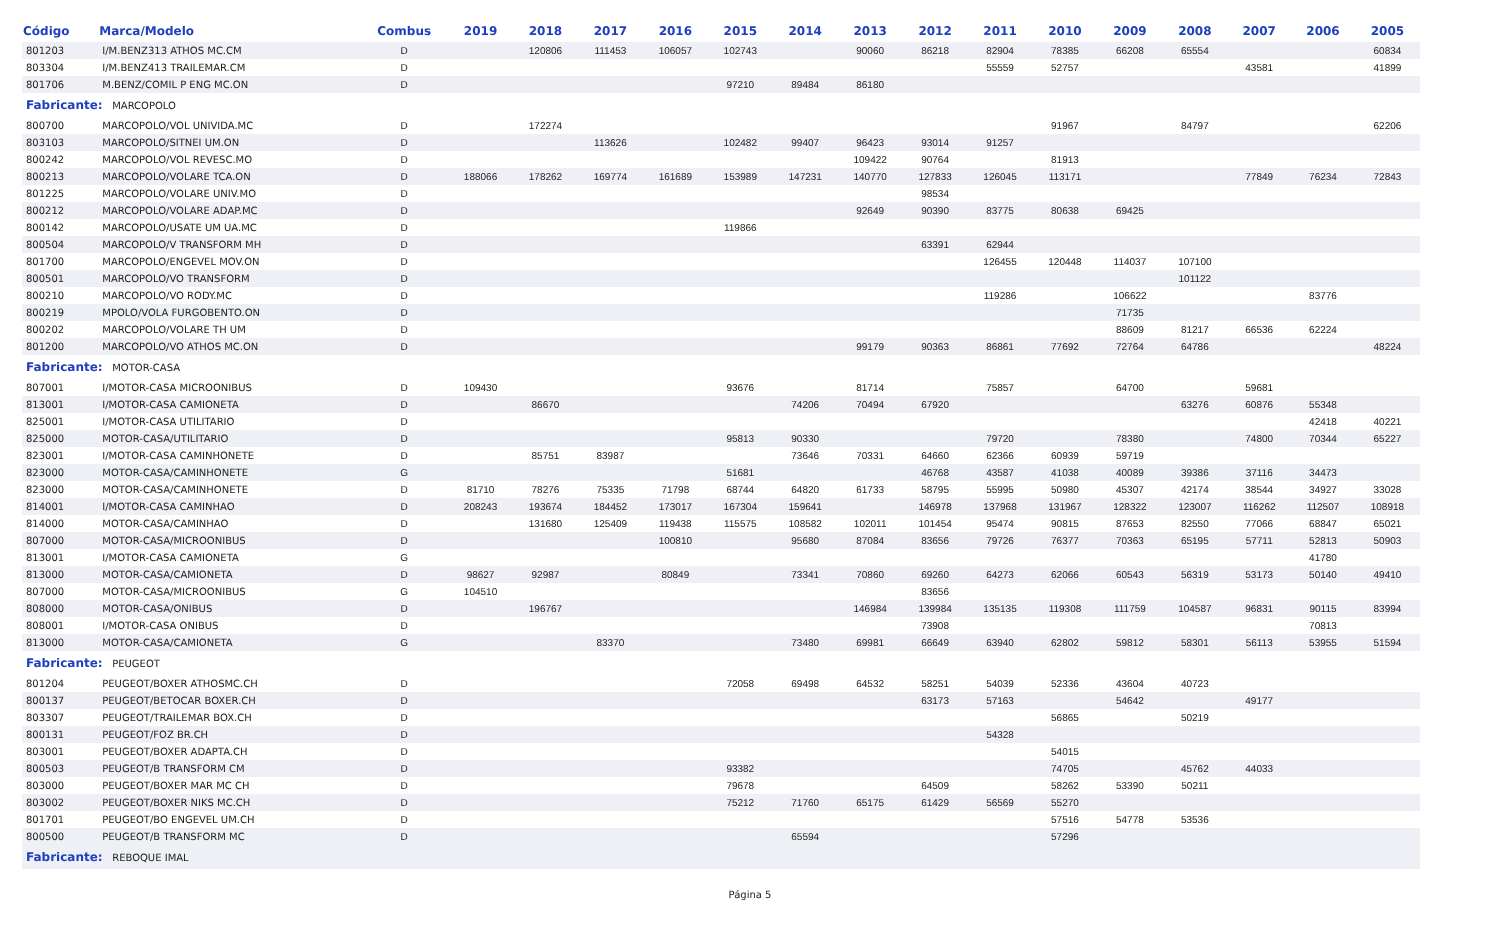| Código | Marca/Modelo | Combus | 2019 | 2018 | 2017 | 2016 | 2015 | 2014 | 2013 | 2012 | 2011 | 2010 | 2009 | 2008 | 2007 | 2006 | 2005 |
| --- | --- | --- | --- | --- | --- | --- | --- | --- | --- | --- | --- | --- | --- | --- | --- | --- | --- |
| 801203 | I/M.BENZ313 ATHOS MC.CM | D | | 120806 | 111453 | 106057 | 102743 | | 90060 | 86218 | 82904 | 78385 | 66208 | 65554 | | | 60834 |
| 803304 | I/M.BENZ413 TRAILEMAR.CM | D | | | | | | | | | 55559 | 52757 | | | 43581 | | 41899 |
| 801706 | M.BENZ/COMIL P ENG MC.ON | D | | | | | 97210 | 89484 | 86180 | | | | | | | | |
| Fabricante: MARCOPOLO | | | | | | | | | | | | | | | | | |
| 800700 | MARCOPOLO/VOL UNIVIDA.MC | D | | 172274 | | | | | | | | 91967 | | 84797 | | | 62206 |
| 803103 | MARCOPOLO/SITNEI UM.ON | D | | | 113626 | | 102482 | 99407 | 96423 | 93014 | 91257 | | | | | | |
| 800242 | MARCOPOLO/VOL REVESC.MO | D | | | | | | | 109422 | 90764 | | 81913 | | | | | |
| 800213 | MARCOPOLO/VOLARE TCA.ON | D | 188066 | 178262 | 169774 | 161689 | 153989 | 147231 | 140770 | 127833 | 126045 | 113171 | | | 77849 | 76234 | 72843 |
| 801225 | MARCOPOLO/VOLARE UNIV.MO | D | | | | | | | | 98534 | | | | | | | |
| 800212 | MARCOPOLO/VOLARE ADAP.MC | D | | | | | | | 92649 | 90390 | 83775 | 80638 | 69425 | | | | |
| 800142 | MARCOPOLO/USATE UM UA.MC | D | | | | | 119866 | | | | | | | | | | |
| 800504 | MARCOPOLO/V TRANSFORM MH | D | | | | | | | | 63391 | 62944 | | | | | | |
| 801700 | MARCOPOLO/ENGEVEL MOV.ON | D | | | | | | | | | 126455 | 120448 | 114037 | 107100 | | | |
| 800501 | MARCOPOLO/VO TRANSFORM | D | | | | | | | | | | | | 101122 | | | |
| 800210 | MARCOPOLO/VO RODY.MC | D | | | | | | | | | 119286 | | 106622 | | | 83776 | |
| 800219 | MPOLO/VOLA FURGOBENTO.ON | D | | | | | | | | | | | 71735 | | | | |
| 800202 | MARCOPOLO/VOLARE TH UM | D | | | | | | | | | | | 88609 | 81217 | 66536 | 62224 | |
| 801200 | MARCOPOLO/VO ATHOS MC.ON | D | | | | | | | 99179 | 90363 | 86861 | 77692 | 72764 | 64786 | | | 48224 |
| Fabricante: MOTOR-CASA | | | | | | | | | | | | | | | | | |
| 807001 | I/MOTOR-CASA MICROONIBUS | D | 109430 | | | | 93676 | | 81714 | | 75857 | | 64700 | | 59681 | | |
| 813001 | I/MOTOR-CASA CAMIONETA | D | | 86670 | | | | 74206 | 70494 | 67920 | | | | 63276 | 60876 | 55348 | |
| 825001 | I/MOTOR-CASA UTILITARIO | D | | | | | | | | | | | | | | 42418 | 40221 |
| 825000 | MOTOR-CASA/UTILITARIO | D | | | | | 95813 | 90330 | | | 79720 | | 78380 | | 74800 | 70344 | 65227 |
| 823001 | I/MOTOR-CASA CAMINHONETE | D | | 85751 | 83987 | | | 73646 | 70331 | 64660 | 62366 | 60939 | 59719 | | | | |
| 823000 | MOTOR-CASA/CAMINHONETE | G | | | | | 51681 | | | 46768 | 43587 | 41038 | 40089 | 39386 | 37116 | 34473 | |
| 823000 | MOTOR-CASA/CAMINHONETE | D | 81710 | 78276 | 75335 | 71798 | 68744 | 64820 | 61733 | 58795 | 55995 | 50980 | 45307 | 42174 | 38544 | 34927 | 33028 |
| 814001 | I/MOTOR-CASA CAMINHAO | D | 208243 | 193674 | 184452 | 173017 | 167304 | 159641 | | 146978 | 137968 | 131967 | 128322 | 123007 | 116262 | 112507 | 108918 |
| 814000 | MOTOR-CASA/CAMINHAO | D | | 131680 | 125409 | 119438 | 115575 | 108582 | 102011 | 101454 | 95474 | 90815 | 87653 | 82550 | 77066 | 68847 | 65021 |
| 807000 | MOTOR-CASA/MICROONIBUS | D | | | | 100810 | | 95680 | 87084 | 83656 | 79726 | 76377 | 70363 | 65195 | 57711 | 52813 | 50903 |
| 813001 | I/MOTOR-CASA CAMIONETA | G | | | | | | | | | | | | | | 41780 | |
| 813000 | MOTOR-CASA/CAMIONETA | D | 98627 | 92987 | | 80849 | | 73341 | 70860 | 69260 | 64273 | 62066 | 60543 | 56319 | 53173 | 50140 | 49410 |
| 807000 | MOTOR-CASA/MICROONIBUS | G | 104510 | | | | | | | 83656 | | | | | | | |
| 808000 | MOTOR-CASA/ONIBUS | D | | 196767 | | | | | 146984 | 139984 | 135135 | 119308 | 111759 | 104587 | 96831 | 90115 | 83994 |
| 808001 | I/MOTOR-CASA ONIBUS | D | | | | | | | | 73908 | | | | | | 70813 | |
| 813000 | MOTOR-CASA/CAMIONETA | G | | | 83370 | | | 73480 | 69981 | 66649 | 63940 | 62802 | 59812 | 58301 | 56113 | 53955 | 51594 |
| Fabricante: PEUGEOT | | | | | | | | | | | | | | | | | |
| 801204 | PEUGEOT/BOXER ATHOSMC.CH | D | | | | | 72058 | 69498 | 64532 | 58251 | 54039 | 52336 | 43604 | 40723 | | | |
| 800137 | PEUGEOT/BETOCAR BOXER.CH | D | | | | | | | | 63173 | 57163 | | 54642 | | 49177 | | |
| 803307 | PEUGEOT/TRAILEMAR BOX.CH | D | | | | | | | | | | 56865 | | 50219 | | | |
| 800131 | PEUGEOT/FOZ BR.CH | D | | | | | | | | | 54328 | | | | | | |
| 803001 | PEUGEOT/BOXER ADAPTA.CH | D | | | | | | | | | | 54015 | | | | | |
| 800503 | PEUGEOT/B TRANSFORM CM | D | | | | | 93382 | | | | | 74705 | | 45762 | 44033 | | |
| 803000 | PEUGEOT/BOXER MAR MC CH | D | | | | | 79678 | | | 64509 | | 58262 | 53390 | 50211 | | | |
| 803002 | PEUGEOT/BOXER NIKS MC.CH | D | | | | | 75212 | 71760 | 65175 | 61429 | 56569 | 55270 | | | | | |
| 801701 | PEUGEOT/BO ENGEVEL UM.CH | D | | | | | | | | | | 57516 | 54778 | 53536 | | | |
| 800500 | PEUGEOT/B TRANSFORM MC | D | | | | | | 65594 | | | | 57296 | | | | | |
| Fabricante: REBOQUE IMAL | | | | | | | | | | | | | | | | | |
Página 5